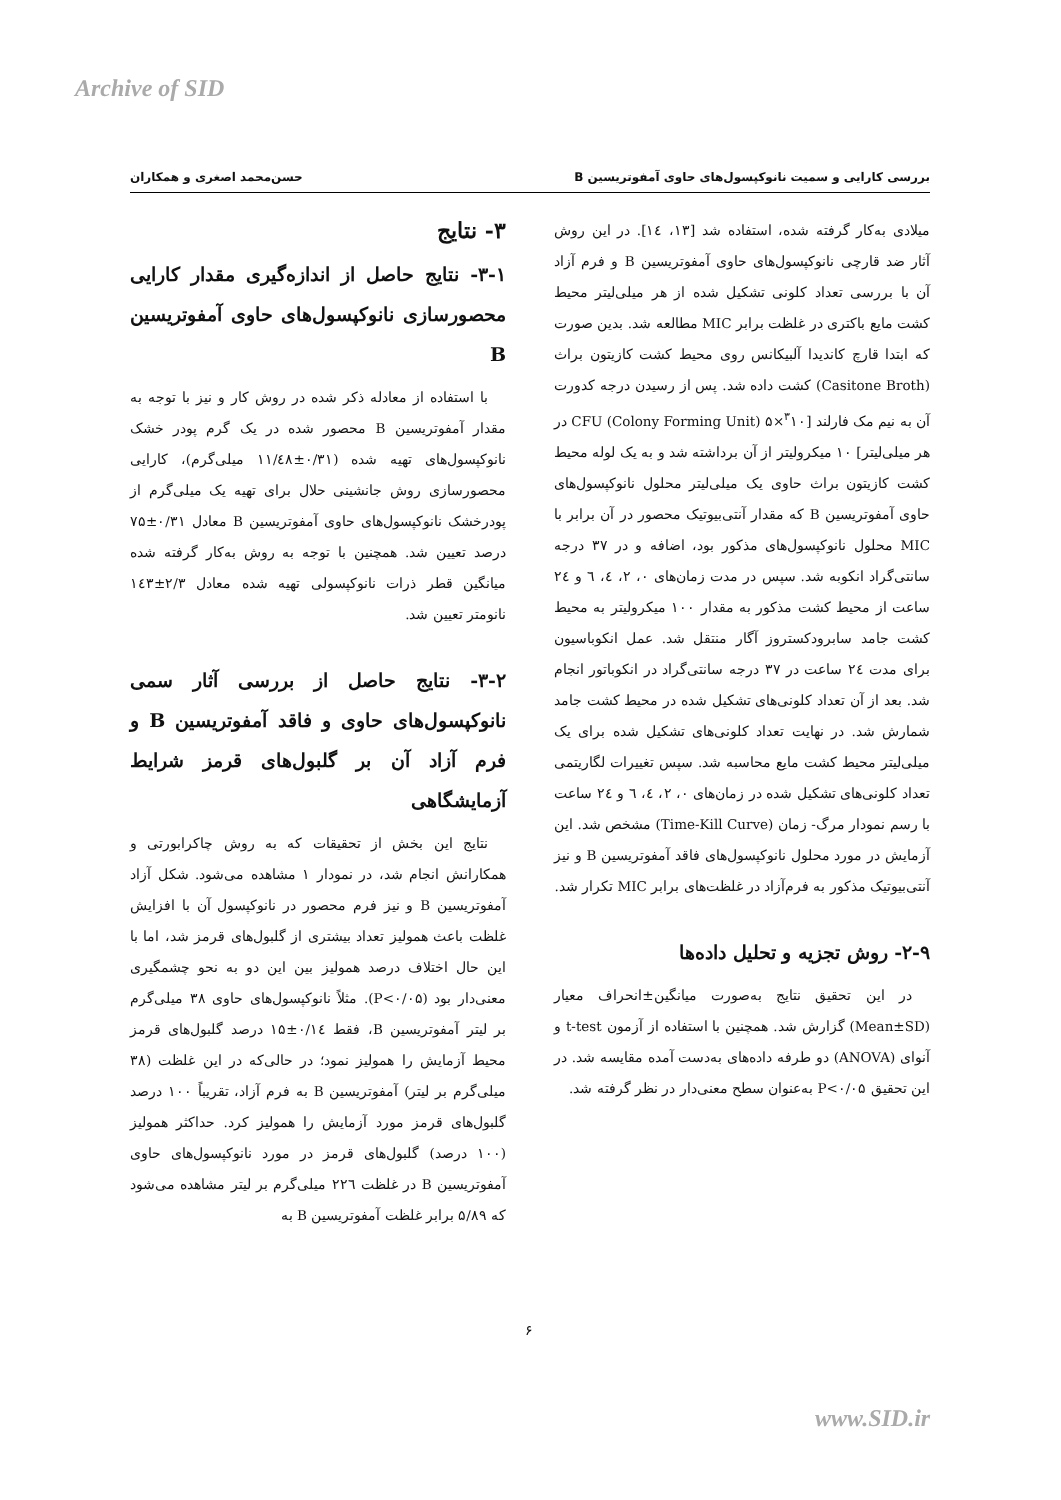Archive of SID
بررسی کارایی و سمیت نانوکپسول‌های حاوی آمفوتریسین B حسن‌محمد اصغری و همکاران
میلادی به‌کار گرفته شده، استفاده شد [۱۳، ۱٤]. در این روش آثار ضد قارچی نانوکپسول‌های حاوی آمفوتریسین B و فرم آزاد آن با بررسی تعداد کلونی تشکیل شده از هر میلی‌لیتر محیط کشت مایع باکتری در غلظت برابر MIC مطالعه شد. بدین صورت که ابتدا قارچ کاندیدا آلبیکانس روی محیط کشت کازیتون براث (Casitone Broth) کشت داده شد. پس از رسیدن درجه کدورت آن به نیم مک فارلند [<sup>۳</sup>۱۰×۵ CFU (Colony Forming Unit) در هر میلی‌لیتر] ۱۰ میکرولیتر از آن برداشته شد و به یک لوله محیط کشت کازیتون براث حاوی یک میلی‌لیتر محلول نانوکپسول‌های حاوی آمفوتریسین B که مقدار آنتی‌بیوتیک محصور در آن برابر با MIC محلول نانوکپسول‌های مذکور بود، اضافه و در ۳۷ درجه سانتی‌گراد انکوبه شد. سپس در مدت زمان‌های ۰، ۲، ٤، ٦ و ۲٤ ساعت از محیط کشت مذکور به مقدار ۱۰۰ میکرولیتر به محیط کشت جامد سابرودکستروز آگار منتقل شد. عمل انکوباسیون برای مدت ۲٤ ساعت در ۳۷ درجه سانتی‌گراد در انکوباتور انجام شد. بعد از آن تعداد کلونی‌های تشکیل شده در محیط کشت جامد شمارش شد. در نهایت تعداد کلونی‌های تشکیل شده برای یک میلی‌لیتر محیط کشت مایع محاسبه شد. سپس تغییرات لگاریتمی تعداد کلونی‌های تشکیل شده در زمان‌های ۰، ۲، ٤، ٦ و ۲٤ ساعت با رسم نمودار مرگ- زمان (Time-Kill Curve) مشخص شد. این آزمایش در مورد محلول نانوکپسول‌های فاقد آمفوتریسین B و نیز آنتی‌بیوتیک مذکور به فرم‌آزاد در غلظت‌های برابر MIC تکرار شد.
۲-۹- روش تجزیه و تحلیل داده‌ها
در این تحقیق نتایج به‌صورت میانگین±انحراف معیار (Mean±SD) گزارش شد. همچنین با استفاده از آزمون t-test و آنوای (ANOVA) دو طرفه داده‌های به‌دست آمده مقایسه شد. در این تحقیق P<۰/۰۵ به‌عنوان سطح معنی‌دار در نظر گرفته شد.
۳- نتایج
۳-۱- نتایج حاصل از اندازه‌گیری مقدار کارایی محصورسازی نانوکپسول‌های حاوی آمفوتریسین B
با استفاده از معادله ذکر شده در روش کار و نیز با توجه به مقدار آمفوتریسین B محصور شده در یک گرم پودر خشک نانوکپسول‌های تهیه شده (۰/۳۱±۱۱/٤۸ میلی‌گرم)، کارایی محصورسازی روش جانشینی حلال برای تهیه یک میلی‌گرم از پودرخشک نانوکپسول‌های حاوی آمفوتریسین B معادل ۰/۳۱±۷۵ درصد تعیین شد. همچنین با توجه به روش به‌کار گرفته شده میانگین قطر ذرات نانوکپسولی تهیه شده معادل ۲/۳±۱٤۳ نانومتر تعیین شد.
۳-۲- نتایج حاصل از بررسی آثار سمی نانوکپسول‌های حاوی و فاقد آمفوتریسین B و فرم آزاد آن بر گلبول‌های قرمز شرایط آزمایشگاهی
نتایج این بخش از تحقیقات که به روش چاکرابورتی و همکارانش انجام شد، در نمودار ۱ مشاهده می‌شود. شکل آزاد آمفوتریسین B و نیز فرم محصور در نانوکپسول آن با افزایش غلظت باعث همولیز تعداد بیشتری از گلبول‌های قرمز شد، اما با این حال اختلاف درصد همولیز بین این دو به نحو چشمگیری معنی‌دار بود (P<۰/۰۵). مثلاً نانوکپسول‌های حاوی ۳۸ میلی‌گرم بر لیتر آمفوتریسین B، فقط ۰/۱٤±۱۵ درصد گلبول‌های قرمز محیط آزمایش را همولیز نمود؛ در حالی‌که در این غلظت (۳۸ میلی‌گرم بر لیتر) آمفوتریسین B به فرم آزاد، تقریباً ۱۰۰ درصد گلبول‌های قرمز مورد آزمایش را همولیز کرد. حداکثر همولیز (۱۰۰ درصد) گلبول‌های قرمز در مورد نانوکپسول‌های حاوی آمفوتریسین B در غلظت ۲۲٦ میلی‌گرم بر لیتر مشاهده می‌شود که ۵/۸۹ برابر غلظت آمفوتریسین B به
۶
www.SID.ir